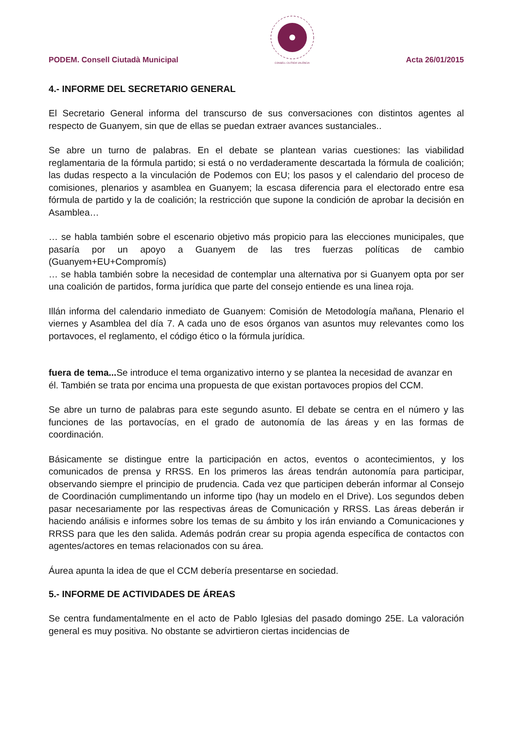PODEM. Consell Ciutadà Municipal
CONSELL CIUTADÀ VALÈNCIA
Acta 26/01/2015
4.- INFORME DEL SECRETARIO GENERAL
El Secretario General informa del transcurso de sus conversaciones con distintos agentes al respecto de Guanyem, sin que de ellas se puedan extraer avances sustanciales..
Se abre un turno de palabras. En el debate se plantean varias cuestiones: las viabilidad reglamentaria de la fórmula partido; si está o no verdaderamente descartada la fórmula de coalición; las dudas respecto a la vinculación de Podemos con EU; los pasos y el calendario del proceso de comisiones, plenarios y asamblea en Guanyem; la escasa diferencia para el electorado entre esa fórmula de partido y la de coalición; la restricción que supone la condición de aprobar la decisión en Asamblea…
… se habla también sobre el escenario objetivo más propicio para las elecciones municipales, que pasaría por un apoyo a Guanyem de las tres fuerzas políticas de cambio (Guanyem+EU+Compromís)
… se habla también sobre la necesidad de contemplar una alternativa por si Guanyem opta por ser una coalición de partidos, forma jurídica que parte del consejo entiende es una linea roja.
Illán informa del calendario inmediato de Guanyem: Comisión de Metodología mañana, Plenario el viernes y Asamblea del día 7. A cada uno de esos órganos van asuntos muy relevantes como los portavoces, el reglamento, el código ético o la fórmula jurídica.
fuera de tema... Se introduce el tema organizativo interno y se plantea la necesidad de avanzar en él. También se trata por encima una propuesta de que existan portavoces propios del CCM.
Se abre un turno de palabras para este segundo asunto. El debate se centra en el número y las funciones de las portavocías, en el grado de autonomía de las áreas y en las formas de coordinación.
Básicamente se distingue entre la participación en actos, eventos o acontecimientos, y los comunicados de prensa y RRSS. En los primeros las áreas tendrán autonomía para participar, observando siempre el principio de prudencia. Cada vez que participen deberán informar al Consejo de Coordinación cumplimentando un informe tipo (hay un modelo en el Drive). Los segundos deben pasar necesariamente por las respectivas áreas de Comunicación y RRSS. Las áreas deberán ir haciendo análisis e informes sobre los temas de su ámbito y los irán enviando a Comunicaciones y RRSS para que les den salida. Además podrán crear su propia agenda específica de contactos con agentes/actores en temas relacionados con su área.
Áurea apunta la idea de que el CCM debería presentarse en sociedad.
5.- INFORME DE ACTIVIDADES DE ÁREAS
Se centra fundamentalmente en el acto de Pablo Iglesias del pasado domingo 25E. La valoración general es muy positiva. No obstante se advirtieron ciertas incidencias de